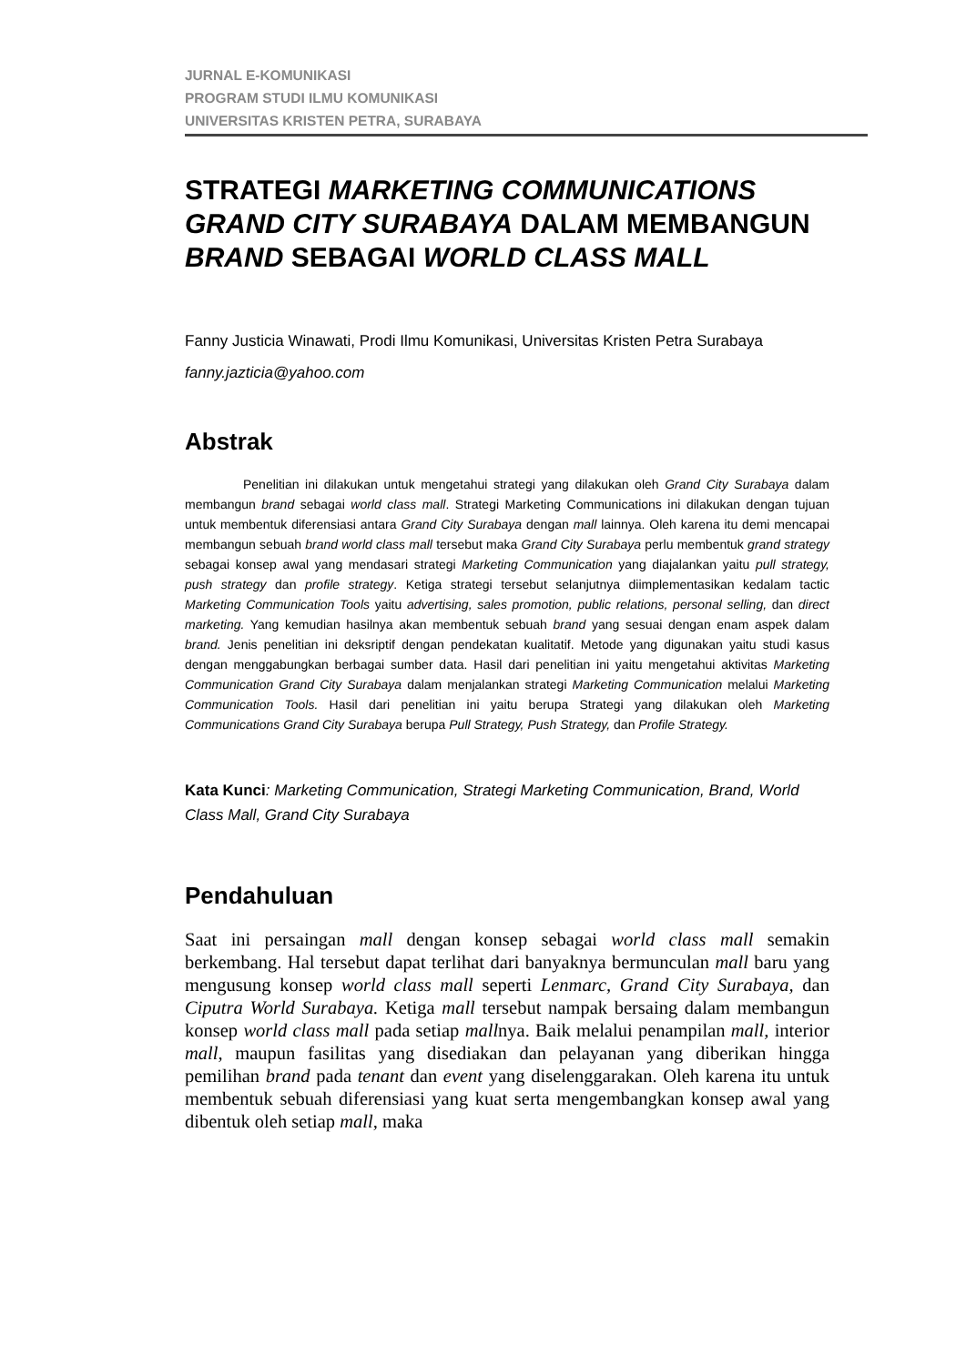JURNAL E-KOMUNIKASI
PROGRAM STUDI ILMU KOMUNIKASI
UNIVERSITAS KRISTEN PETRA, SURABAYA
STRATEGI MARKETING COMMUNICATIONS GRAND CITY SURABAYA DALAM MEMBANGUN BRAND SEBAGAI WORLD CLASS MALL
Fanny Justicia Winawati, Prodi Ilmu Komunikasi, Universitas Kristen Petra Surabaya
fanny.jazticia@yahoo.com
Abstrak
Penelitian ini dilakukan untuk mengetahui strategi yang dilakukan oleh Grand City Surabaya dalam membangun brand sebagai world class mall. Strategi Marketing Communications ini dilakukan dengan tujuan untuk membentuk diferensiasi antara Grand City Surabaya dengan mall lainnya. Oleh karena itu demi mencapai membangun sebuah brand world class mall tersebut maka Grand City Surabaya perlu membentuk grand strategy sebagai konsep awal yang mendasari strategi Marketing Communication yang diajalankan yaitu pull strategy, push strategy dan profile strategy. Ketiga strategi tersebut selanjutnya diimplementasikan kedalam tactic Marketing Communication Tools yaitu advertising, sales promotion, public relations, personal selling, dan direct marketing. Yang kemudian hasilnya akan membentuk sebuah brand yang sesuai dengan enam aspek dalam brand. Jenis penelitian ini deksriptif dengan pendekatan kualitatif. Metode yang digunakan yaitu studi kasus dengan menggabungkan berbagai sumber data. Hasil dari penelitian ini yaitu mengetahui aktivitas Marketing Communication Grand City Surabaya dalam menjalankan strategi Marketing Communication melalui Marketing Communication Tools. Hasil dari penelitian ini yaitu berupa Strategi yang dilakukan oleh Marketing Communications Grand City Surabaya berupa Pull Strategy, Push Strategy, dan Profile Strategy.
Kata Kunci: Marketing Communication, Strategi Marketing Communication, Brand, World Class Mall, Grand City Surabaya
Pendahuluan
Saat ini persaingan mall dengan konsep sebagai world class mall semakin berkembang. Hal tersebut dapat terlihat dari banyaknya bermunculan mall baru yang mengusung konsep world class mall seperti Lenmarc, Grand City Surabaya, dan Ciputra World Surabaya. Ketiga mall tersebut nampak bersaing dalam membangun konsep world class mall pada setiap mallnya. Baik melalui penampilan mall, interior mall, maupun fasilitas yang disediakan dan pelayanan yang diberikan hingga pemilihan brand pada tenant dan event yang diselenggarakan. Oleh karena itu untuk membentuk sebuah diferensiasi yang kuat serta mengembangkan konsep awal yang dibentuk oleh setiap mall, maka